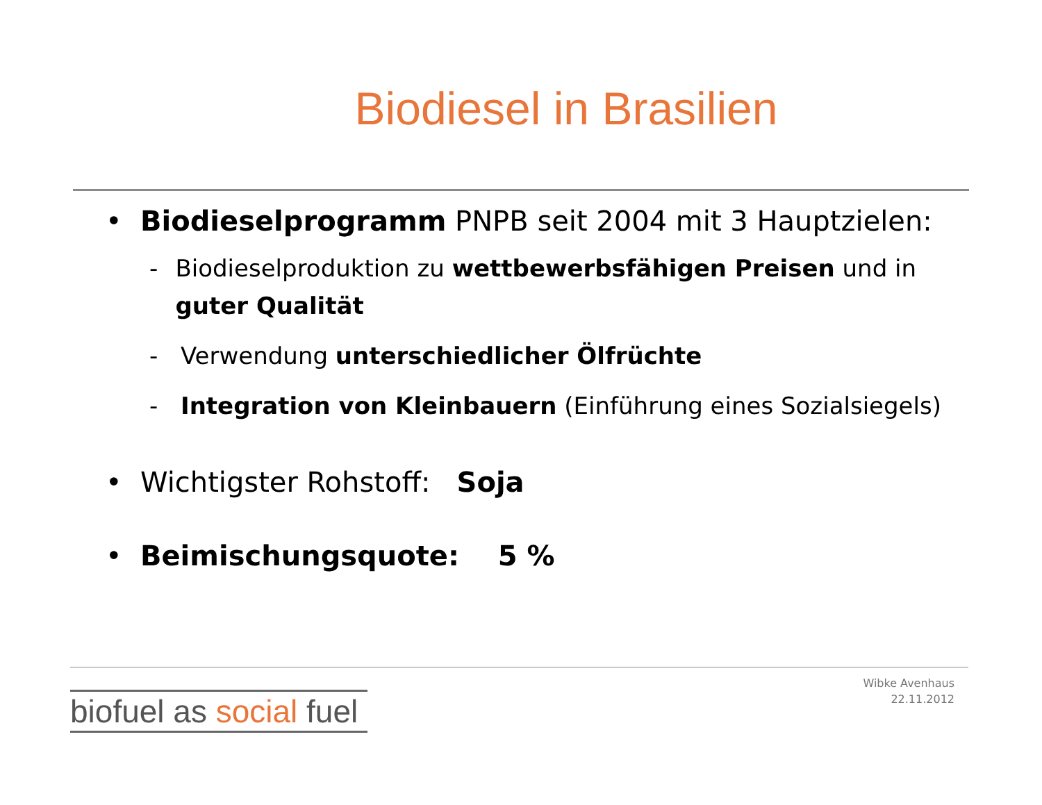Biodiesel in Brasilien
• Biodieselprogramm PNPB seit 2004 mit 3 Hauptzielen:
- Biodieselproduktion zu wettbewerbsfähigen Preisen und in guter Qualität
- Verwendung unterschiedlicher Ölfrüchte
- Integration von Kleinbauern (Einführung eines Sozialsiegels)
• Wichtigster Rohstoff: Soja
• Beimischungsquote: 5 %
Wibke Avenhaus
22.11.2012
biofuel as social fuel